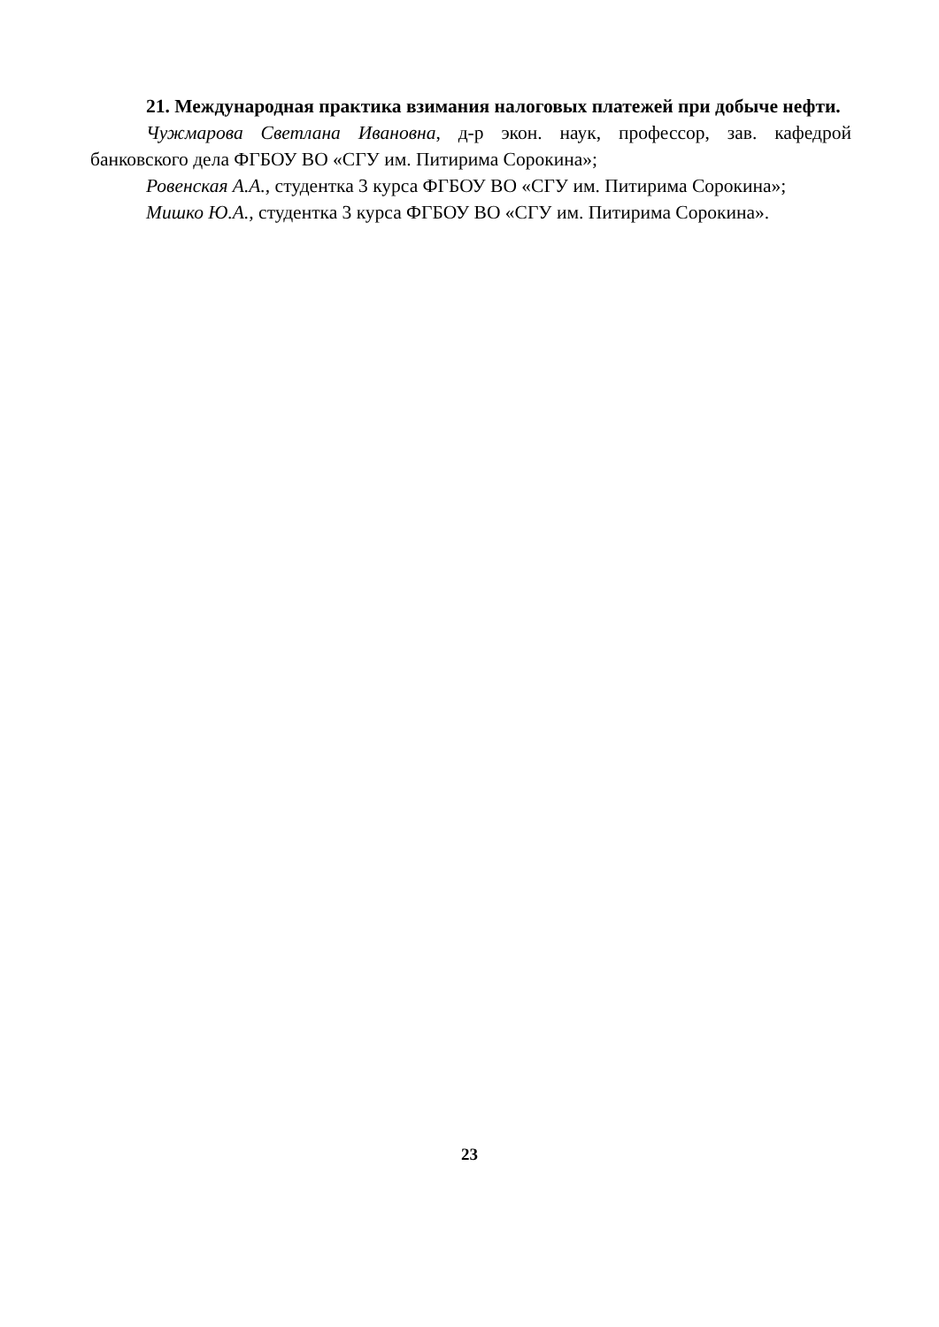21. Международная практика взимания налоговых платежей при добыче нефти.
Чужмарова Светлана Ивановна, д-р экон. наук, профессор, зав. кафедрой банковского дела ФГБОУ ВО «СГУ им. Питирима Сорокина»;
Ровенская А.А., студентка 3 курса ФГБОУ ВО «СГУ им. Питирима Сорокина»;
Мишко Ю.А., студентка 3 курса ФГБОУ ВО «СГУ им. Питирима Сорокина».
23